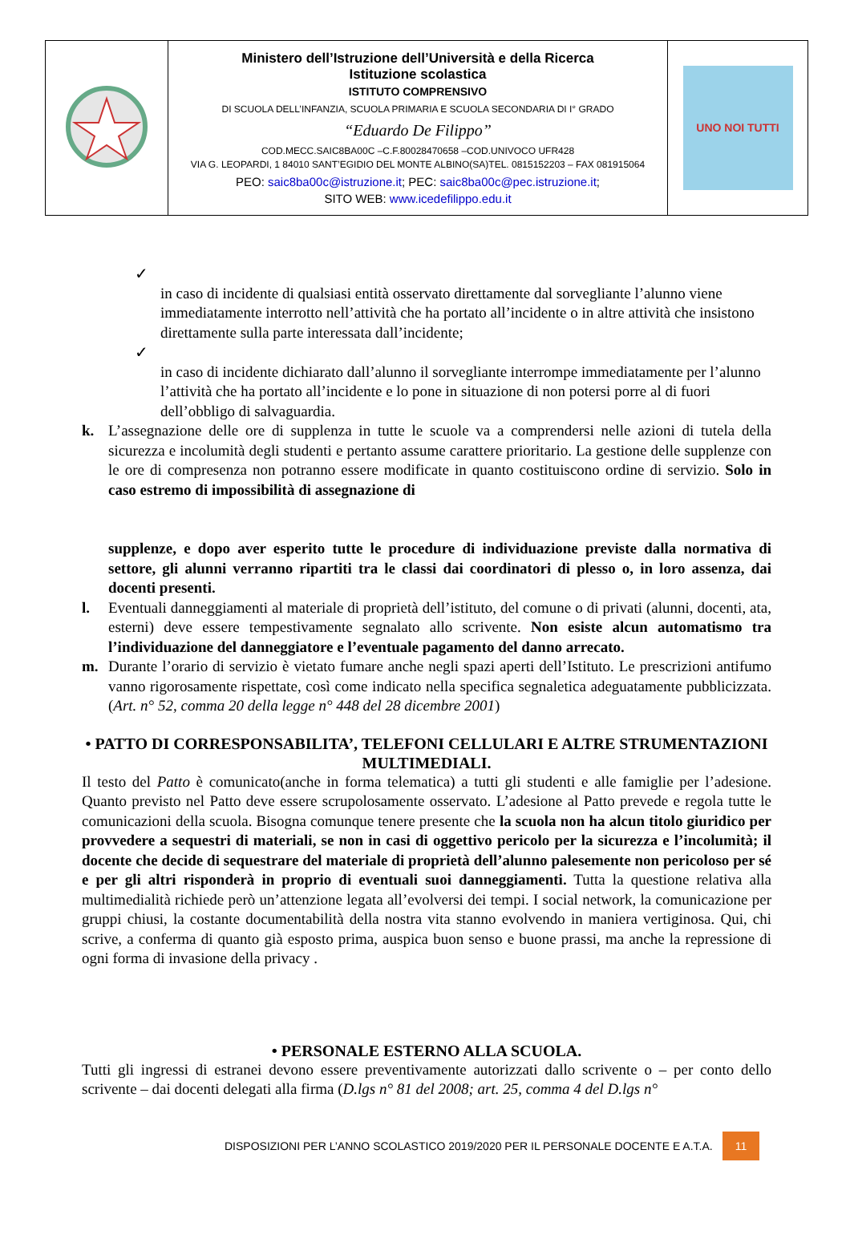| | Ministero dell’Istruzione dell’Università e della Ricerca Istituzione scolastica ISTITUTO COMPRENSIVO DI SCUOLA DELL’INFANZIA, SCUOLA PRIMARIA E SCUOLA SECONDARIA DI I° GRADO “Eduardo De Filippo” COD.MECC.SAIC8BA00C –C.F.80028470658 –COD.UNIVOCO UFR428 VIA G. LEOPARDI, 1 84010 SANT’EGIDIO DEL MONTE ALBINO(SA)TEL. 0815152203 – FAX 081915064 PEO: saic8ba00c@istruzione.it ; PEC: saic8ba00c@pec.istruzione.it ; SITO WEB: www.icedefilippo.edu.it | UNO NOI TUTTI |
✓
in caso di incidente di qualsiasi entità osservato direttamente dal sorvegliante l’alunno viene immediatamente interrotto nell’attività che ha portato all’incidente o in altre attività che insistono direttamente sulla parte interessata dall’incidente;
✓
in caso di incidente dichiarato dall’alunno il sorvegliante interrompe immediatamente per l’alunno l’attività che ha portato all’incidente e lo pone in situazione di non potersi porre al di fuori dell’obbligo di salvaguardia.
k. L’assegnazione delle ore di supplenza in tutte le scuole va a comprendersi nelle azioni di tutela della sicurezza e incolumità degli studenti e pertanto assume carattere prioritario. La gestione delle supplenze con le ore di compresenza non potranno essere modificate in quanto costituiscono ordine di servizio. Solo in caso estremo di impossibilità di assegnazione di
supplenze, e dopo aver esperito tutte le procedure di individuazione previste dalla normativa di settore, gli alunni verranno ripartiti tra le classi dai coordinatori di plesso o, in loro assenza, dai docenti presenti.
l. Eventuali danneggiamenti al materiale di proprietà dell’istituto, del comune o di privati (alunni, docenti, ata, esterni) deve essere tempestivamente segnalato allo scrivente. Non esiste alcun automatismo tra l’individuazione del danneggiatore e l’eventuale pagamento del danno arrecato.
m. Durante l’orario di servizio è vietato fumare anche negli spazi aperti dell’Istituto. Le prescrizioni antifumo vanno rigorosamente rispettate, così come indicato nella specifica segnaletica adeguatamente pubblicizzata. (Art. n° 52, comma 20 della legge n° 448 del 28 dicembre 2001)
• PATTO DI CORRESPONSABILITA’, TELEFONI CELLULARI E ALTRE STRUMENTAZIONI MULTIMEDIALI.
Il testo del Patto è comunicato(anche in forma telematica) a tutti gli studenti e alle famiglie per l’adesione. Quanto previsto nel Patto deve essere scrupolosamente osservato. L’adesione al Patto prevede e regola tutte le comunicazioni della scuola. Bisogna comunque tenere presente che la scuola non ha alcun titolo giuridico per provvedere a sequestri di materiali, se non in casi di oggettivo pericolo per la sicurezza e l’incolumità; il docente che decide di sequestrare del materiale di proprietà dell’alunno palesemente non pericoloso per sé e per gli altri risponderà in proprio di eventuali suoi danneggiamenti. Tutta la questione relativa alla multimedialità richiede però un’attenzione legata all’evolversi dei tempi. I social network, la comunicazione per gruppi chiusi, la costante documentabilità della nostra vita stanno evolvendo in maniera vertiginosa. Qui, chi scrive, a conferma di quanto già esposto prima, auspica buon senso e buone prassi, ma anche la repressione di ogni forma di invasione della privacy .
• PERSONALE ESTERNO ALLA SCUOLA.
Tutti gli ingressi di estranei devono essere preventivamente autorizzati dallo scrivente o – per conto dello scrivente – dai docenti delegati alla firma (D.lgs n° 81 del 2008; art. 25, comma 4 del D.lgs n°
DISPOSIZIONI PER L’ANNO SCOLASTICO 2019/2020 PER IL PERSONALE DOCENTE E A.T.A. 11